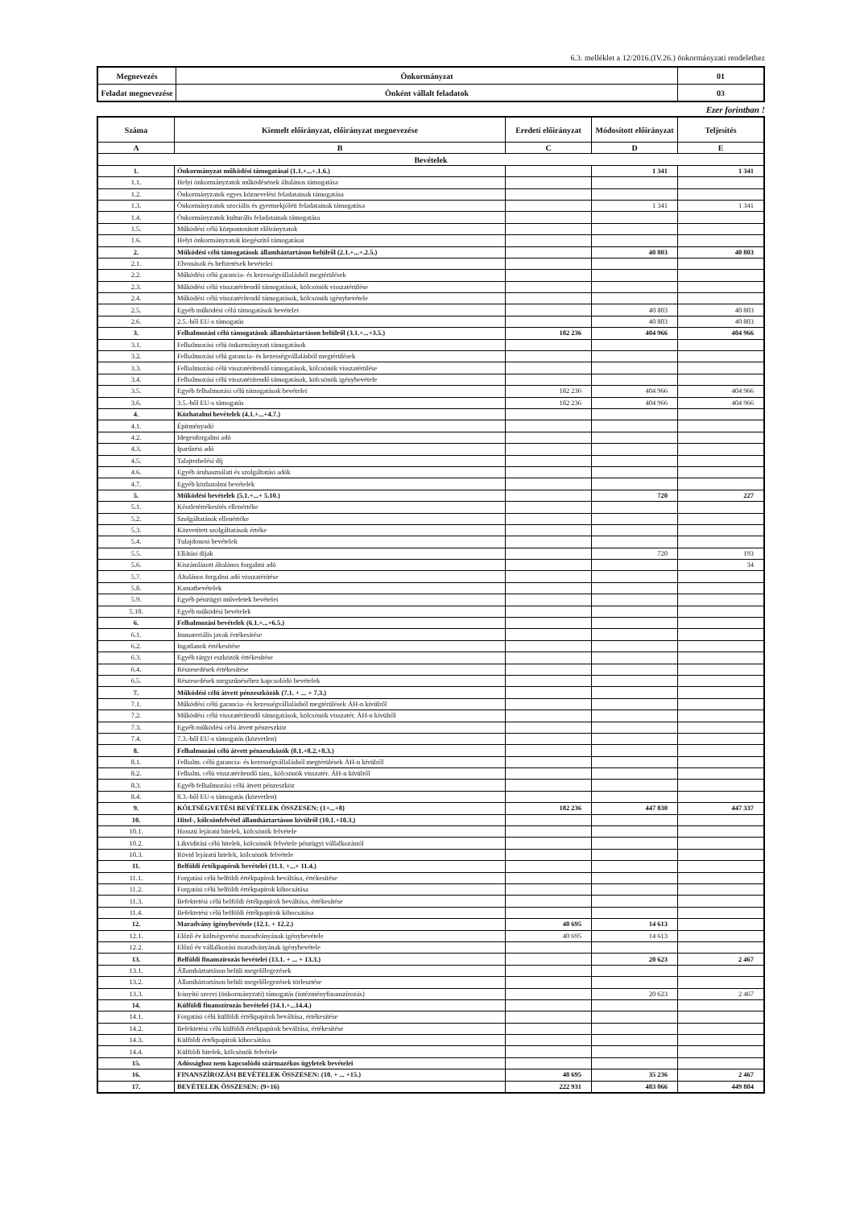6.3. melléklet a 12/2016.(IV.26.) önkormányzati rendelethez
| Megnevezés | Önkormányzat | 01 |
| Feladat megnevezése | Önként vállalt feladatok | 03 |
Ezer forintban !
| Száma | Kiemelt előirányzat, előirányzat megnevezése | Eredeti előirányzat | Módosított előirányzat | Teljesítés |
| --- | --- | --- | --- | --- |
| A | B | C | D | E |
| Bevételek | | | | |
| 1. | Önkormányzat működési támogatásai (1.1.+...+.1.6.) | | 1 341 | 1 341 |
| 1.1. | Helyi önkormányzatok működésének általános támogatása | | | |
| 1.2. | Önkormányzatok egyes köznevelési feladatainak támogatása | | | |
| 1.3. | Önkormányzatok szociális és gyermekjóléti feladatainak támogatása | | 1 341 | 1 341 |
| 1.4. | Önkormányzatok kulturális feladatainak támogatása | | | |
| 1.5. | Működési célú központosított előirányzatok | | | |
| 1.6. | Helyi önkormányzatok kiegészítő támogatásai | | | |
| 2. | Működési célú támogatások államháztartáson belülről (2.1.+...+.2.5.) | | 40 803 | 40 803 |
| 2.1. | Elvonások és befizetések bevételei | | | |
| 2.2. | Működési célú garancia- és kezességvállalásból megtérülések | | | |
| 2.3. | Működési célú visszatérítendő támogatások, kölcsönök visszatérülése | | | |
| 2.4. | Működési célú visszatérítendő támogatások, kölcsönök igénybevétele | | | |
| 2.5. | Egyéb működési célú támogatások bevételei | | 40 803 | 40 803 |
| 2.6. | 2.5.-ből EU-s támogatás | | 40 803 | 40 803 |
| 3. | Felhalmozási célú támogatások államháztartáson belülről (3.1.+...+3.5.) | 182 236 | 404 966 | 404 966 |
| 3.1. | Felhalmozási célú önkormányzati támogatások | | | |
| 3.2. | Felhalmozási célú garancia- és kezességvállalásból megtérülések | | | |
| 3.3. | Felhalmozási célú visszatérítendő támogatások, kölcsönök visszatérülése | | | |
| 3.4. | Felhalmozási célú visszatérítendő támogatások, kölcsönök igénybevétele | | | |
| 3.5. | Egyéb felhalmozási célú támogatások bevételei | 182 236 | 404 966 | 404 966 |
| 3.6. | 3.5.-ből EU-s támogatás | 182 236 | 404 966 | 404 966 |
| 4. | Közhatalmi bevételek (4.1.+...+4.7.) | | | |
| 4.1. | Építményadó | | | |
| 4.2. | Idegenforgalmi adó | | | |
| 4.3. | Iparűzési adó | | | |
| 4.5. | Talajterhelési díj | | | |
| 4.6. | Egyéb áruhasználati és szolgáltatási adók | | | |
| 4.7. | Egyéb közhatalmi bevételek | | | |
| 5. | Működési bevételek (5.1.+...+ 5.10.) | | 720 | 227 |
| 5.1. | Készletértékesítés ellenértéke | | | |
| 5.2. | Szolgáltatások ellenértéke | | | |
| 5.3. | Közvetített szolgáltatások értéke | | | |
| 5.4. | Tulajdonosi bevételek | | | |
| 5.5. | Ellátási díjak | | 720 | 193 |
| 5.6. | Kiszámlázott általános forgalmi adó | | | 34 |
| 5.7. | Általános forgalmi adó visszatérítése | | | |
| 5.8. | Kamatbevételek | | | |
| 5.9. | Egyéb pénzügyi műveletek bevételei | | | |
| 5.10. | Egyéb működési bevételek | | | |
| 6. | Felhalmozási bevételek (6.1.+...+6.5.) | | | |
| 6.1. | Immateriális javak értékesítése | | | |
| 6.2. | Ingatlanok értékesítése | | | |
| 6.3. | Egyéb tárgyi eszközök értékesítése | | | |
| 6.4. | Részesedések értékesítése | | | |
| 6.5. | Részesedések megszűnéséhez kapcsolódó bevételek | | | |
| 7. | Működési célú átvett pénzeszközök (7.1. + ... + 7.3.) | | | |
| 7.1. | Működési célú garancia- és kezességvállalásból megtérülések ÁH-n kívülről | | | |
| 7.2. | Működési célú visszatérítendő támogatások, kölcsönök visszatér. ÁH-n kívülről | | | |
| 7.3. | Egyéb működési célú átvett pénzeszköz | | | |
| 7.4. | 7.3.-ből EU-s támogatás (közvetlen) | | | |
| 8. | Felhalmozási célú átvett pénzeszközök (8.1.+8.2.+8.3.) | | | |
| 8.1. | Felhalm. célú garancia- és kezességvállalásból megtérülések ÁH-n kívülről | | | |
| 8.2. | Felhalm. célú visszatérítendő tám., kölcsönök visszatér. ÁH-n kívülről | | | |
| 8.3. | Egyéb felhalmozási célú átvett pénzeszköz | | | |
| 8.4. | 8.3.-ből EU-s támogatás (közvetlen) | | | |
| 9. | KÖLTSÉGVETÉSI BEVÉTELEK ÖSSZESEN: (1+...+8) | 182 236 | 447 830 | 447 337 |
| 10. | Hitel-, kölcsönfelvétel államháztartáson kívülről (10.1.+10.3.) | | | |
| 10.1. | Hosszú lejáratú hitelek, kölcsönök felvétele | | | |
| 10.2. | Likviditási célú hitelek, kölcsönök felvétele pénzügyi vállalkozástól | | | |
| 10.3. | Rövid lejáratú hitelek, kölcsönök felvétele | | | |
| 11. | Belföldi értékpapírok bevételei (11.1. +...+ 11.4.) | | | |
| 11.1. | Forgatási célú belföldi értékpapírok beváltása, értékesítése | | | |
| 11.2. | Forgatási célú belföldi értékpapírok kibocsátása | | | |
| 11.3. | Befektetési célú belföldi értékpapírok beváltása, értékesítése | | | |
| 11.4. | Befektetési célú belföldi értékpapírok kibocsátása | | | |
| 12. | Maradvány igénybevétele (12.1. + 12.2.) | 40 695 | 14 613 | |
| 12.1. | Előző év költségvetési maradványának igénybevétele | 40 695 | 14 613 | |
| 12.2. | Előző év vállalkozási maradványának igénybevétele | | | |
| 13. | Belföldi finanszírozás bevételei (13.1. + ... + 13.3.) | | 20 623 | 2 467 |
| 13.1. | Államháztartáson belüli megelőlegezések | | | |
| 13.2. | Államháztartáson belüli megelőlegezések törlesztése | | | |
| 13.3. | Irányító szervi (önkormányzati) támogatás (intézményfinanszírozás) | | 20 623 | 2 467 |
| 14. | Külföldi finanszírozás bevételei (14.1.+...14.4.) | | | |
| 14.1. | Forgatási célú külföldi értékpapírok beváltása, értékesítése | | | |
| 14.2. | Befektetési célú külföldi értékpapírok beváltása, értékesítése | | | |
| 14.3. | Külföldi értékpapírok kibocsátása | | | |
| 14.4. | Külföldi hitelek, kölcsönök felvétele | | | |
| 15. | Adóssághoz nem kapcsolódó származékos ügyletek bevételei | | | |
| 16. | FINANSZÍROZÁSI BEVÉTELEK ÖSSZESEN: (10. + ... +15.) | 40 695 | 35 236 | 2 467 |
| 17. | BEVÉTELEK ÖSSZESEN: (9+16) | 222 931 | 483 066 | 449 804 |